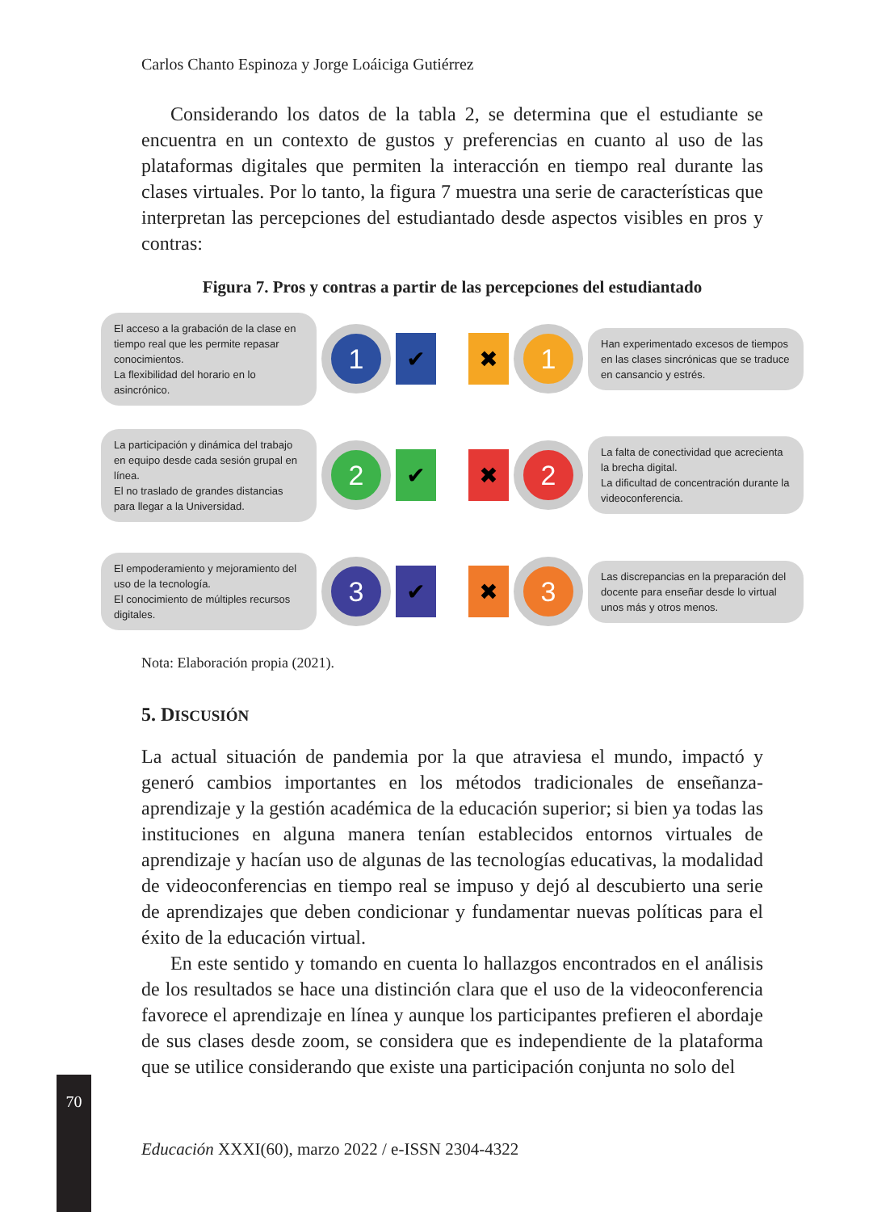Carlos Chanto Espinoza y Jorge Loáiciga Gutiérrez
Considerando los datos de la tabla 2, se determina que el estudiante se encuentra en un contexto de gustos y preferencias en cuanto al uso de las plataformas digitales que permiten la interacción en tiempo real durante las clases virtuales. Por lo tanto, la figura 7 muestra una serie de características que interpretan las percepciones del estudiantado desde aspectos visibles en pros y contras:
Figura 7. Pros y contras a partir de las percepciones del estudiantado
El acceso a la grabación de la clase en tiempo real que les permite repasar conocimientos.
La flexibilidad del horario en lo asincrónico.
1
✔
✖
1
Han experimentado excesos de tiempos en las clases sincrónicas que se traduce en cansancio y estrés.
La participación y dinámica del trabajo en equipo desde cada sesión grupal en línea.
El no traslado de grandes distancias para llegar a la Universidad.
2
✔
✖
2
La falta de conectividad que acrecienta la brecha digital.
La dificultad de concentración durante la videoconferencia.
El empoderamiento y mejoramiento del uso de la tecnología.
El conocimiento de múltiples recursos digitales.
3
✔
✖
3
Las discrepancias en la preparación del docente para enseñar desde lo virtual unos más y otros menos.
Nota: Elaboración propia (2021).
5. DISCUSIÓN
La actual situación de pandemia por la que atraviesa el mundo, impactó y generó cambios importantes en los métodos tradicionales de enseñanza-aprendizaje y la gestión académica de la educación superior; si bien ya todas las instituciones en alguna manera tenían establecidos entornos virtuales de aprendizaje y hacían uso de algunas de las tecnologías educativas, la modalidad de videoconferencias en tiempo real se impuso y dejó al descubierto una serie de aprendizajes que deben condicionar y fundamentar nuevas políticas para el éxito de la educación virtual.
En este sentido y tomando en cuenta lo hallazgos encontrados en el análisis de los resultados se hace una distinción clara que el uso de la videoconferencia favorece el aprendizaje en línea y aunque los participantes prefieren el abordaje de sus clases desde zoom, se considera que es independiente de la plataforma que se utilice considerando que existe una participación conjunta no solo del
70
Educación XXXI(60), marzo 2022 / e-ISSN 2304-4322